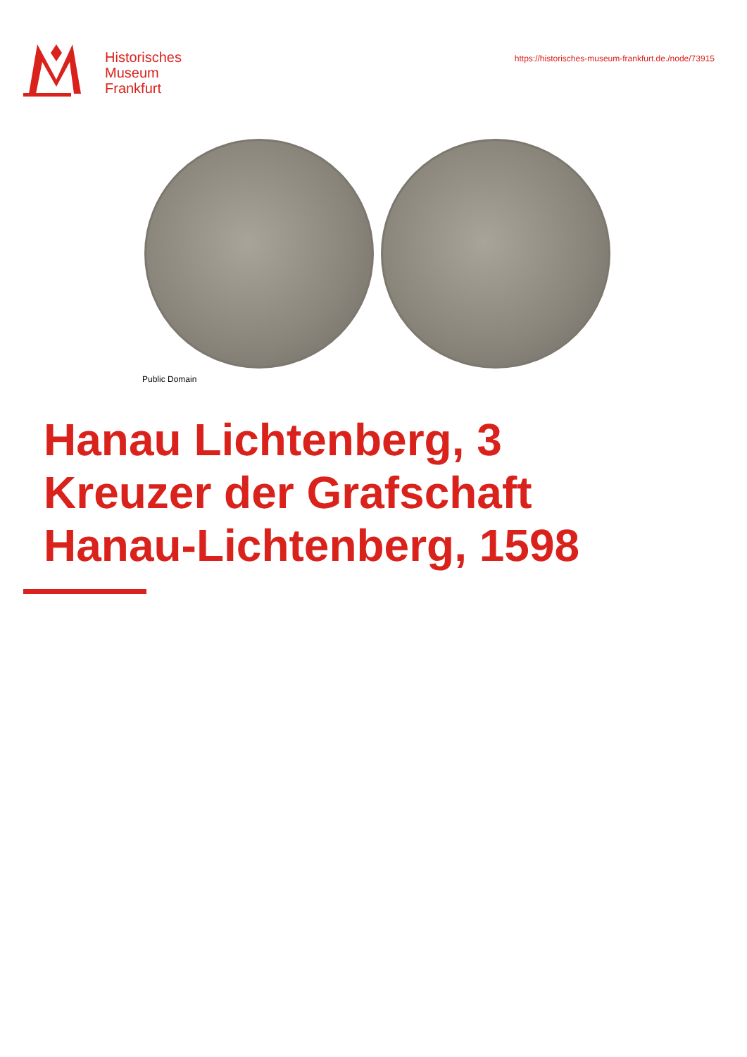Historisches
Museum
Frankfurt
https://historisches-museum-frankfurt.de./node/73915
Public Domain
Hanau Lichtenberg, 3
Kreuzer der Grafschaft
Hanau-Lichtenberg, 1598